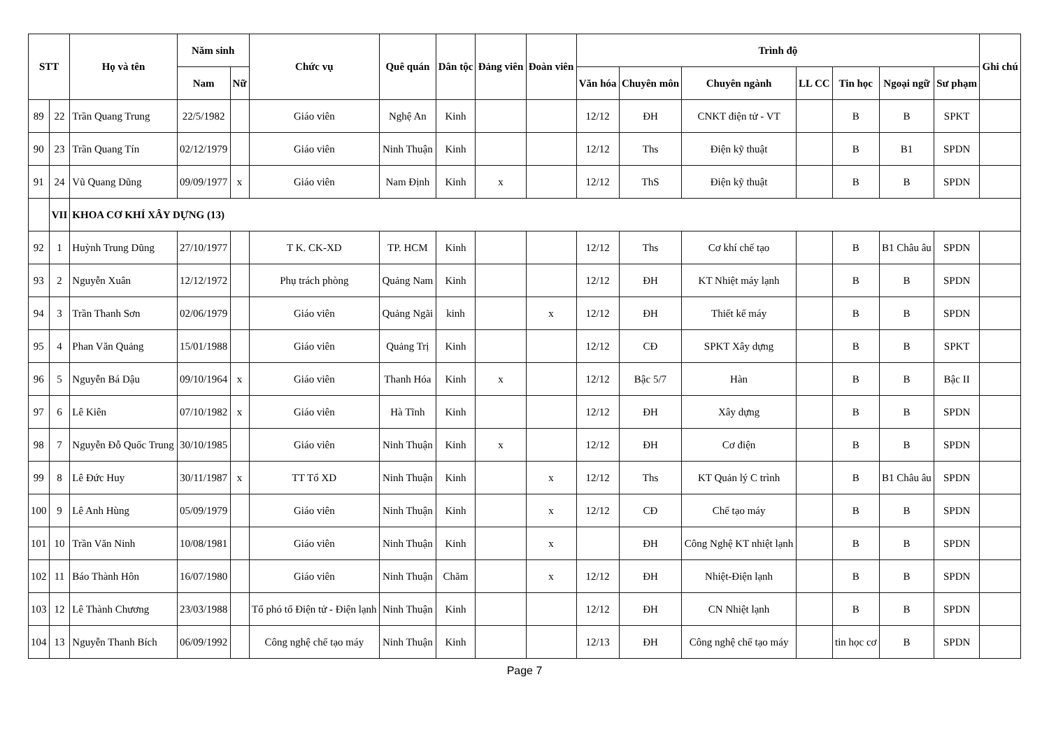| STT | | Họ và tên | Năm sinh | | Chức vụ | Quê quán | Dân tộc | Đảng viên | Đoàn viên | Trình độ | | | | | | | Ghi chú |
| --- | --- | --- | --- | --- | --- | --- | --- | --- | --- | --- | --- | --- | --- | --- | --- | --- | --- |
| | | | Nam | Nữ | | | | | | Văn hóa | Chuyên môn | Chuyên ngành | LL CC | Tin học | Ngoại ngữ | Sư phạm | |
| 89 | 22 | Trần Quang Trung | 22/5/1982 | | Giáo viên | Nghệ An | Kinh | | | 12/12 | ĐH | CNKT điện tử - VT | | B | B | SPKT | |
| 90 | 23 | Trần Quang Tín | 02/12/1979 | | Giáo viên | Ninh Thuận | Kinh | | | 12/12 | Ths | Điện kỹ thuật | | B | B1 | SPDN | |
| 91 | 24 | Vũ Quang Dũng | 09/09/1977 | x | Giáo viên | Nam Định | Kinh | x | | 12/12 | ThS | Điện kỹ thuật | | B | B | SPDN | |
| | VII | KHOA CƠ KHÍ XÂY DỰNG (13) | | | | | | | | | | | | | | | |
| 92 | 1 | Huỳnh Trung Dũng | 27/10/1977 | | T K. CK-XD | TP. HCM | Kinh | | | 12/12 | Ths | Cơ khí chế tạo | | B | B1 Châu âu | SPDN | |
| 93 | 2 | Nguyễn Xuân | 12/12/1972 | | Phụ trách phòng | Quảng Nam | Kinh | | | 12/12 | ĐH | KT Nhiệt máy lạnh | | B | B | SPDN | |
| 94 | 3 | Trần Thanh Sơn | 02/06/1979 | | Giáo viên | Quảng Ngãi | kinh | | x | 12/12 | ĐH | Thiết kế máy | | B | B | SPDN | |
| 95 | 4 | Phan Văn Quảng | 15/01/1988 | | Giáo viên | Quảng Trị | Kinh | | | 12/12 | CĐ | SPKT Xây dựng | | B | B | SPKT | |
| 96 | 5 | Nguyễn Bá Dậu | 09/10/1964 | x | Giáo viên | Thanh Hóa | Kinh | x | | 12/12 | Bậc 5/7 | Hàn | | B | B | Bậc II | |
| 97 | 6 | Lê Kiên | 07/10/1982 | x | Giáo viên | Hà Tĩnh | Kinh | | | 12/12 | ĐH | Xây dựng | | B | B | SPDN | |
| 98 | 7 | Nguyễn Đỗ Quốc Trung | 30/10/1985 | | Giáo viên | Ninh Thuận | Kinh | x | | 12/12 | ĐH | Cơ điện | | B | B | SPDN | |
| 99 | 8 | Lê Đức Huy | 30/11/1987 | x | TT Tổ XD | Ninh Thuận | Kinh | | x | 12/12 | Ths | KT Quản lý C trình | | B | B1 Châu âu | SPDN | |
| 100 | 9 | Lê Anh Hùng | 05/09/1979 | | Giáo viên | Ninh Thuận | Kinh | | x | 12/12 | CĐ | Chế tạo máy | | B | B | SPDN | |
| 101 | 10 | Trần Văn Ninh | 10/08/1981 | | Giáo viên | Ninh Thuận | Kinh | | x | | ĐH | Công Nghệ KT nhiệt lạnh | | B | B | SPDN | |
| 102 | 11 | Báo Thành Hôn | 16/07/1980 | | Giáo viên | Ninh Thuận | Chăm | | x | 12/12 | ĐH | Nhiệt-Điện lạnh | | B | B | SPDN | |
| 103 | 12 | Lê Thành Chương | 23/03/1988 | | Tổ phó tổ Điện tử - Điện lạnh | Ninh Thuận | Kinh | | | 12/12 | ĐH | CN Nhiệt lạnh | | B | B | SPDN | |
| 104 | 13 | Nguyễn Thanh Bích | 06/09/1992 | | Công nghệ chế tạo máy | Ninh Thuận | Kinh | | | 12/13 | ĐH | Công nghệ chế tạo máy | | tin học cơ | B | SPDN | |
Page 7